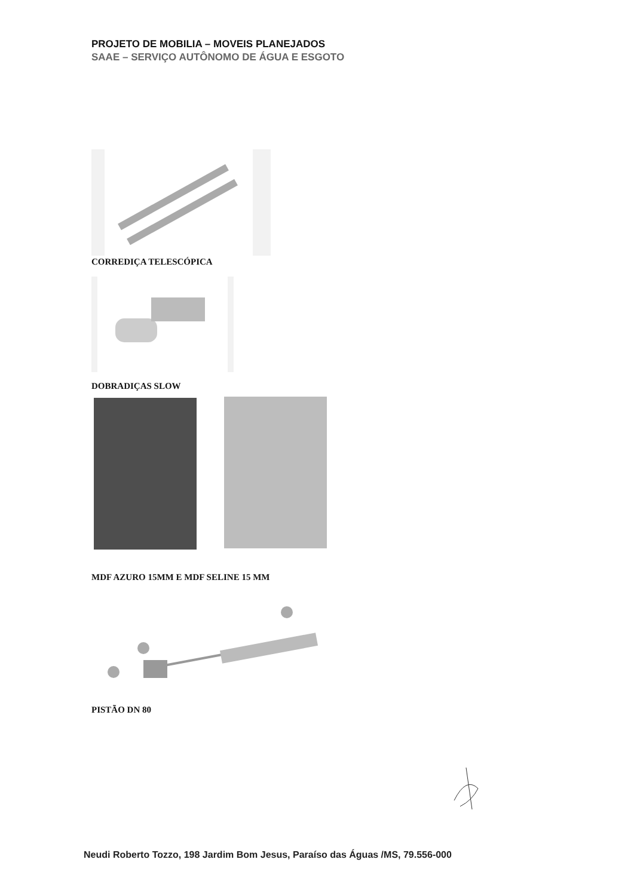PROJETO DE MOBILIA – MOVEIS PLANEJADOS
SAAE – SERVIÇO AUTÔNOMO DE ÁGUA E ESGOTO
CORREDIÇA TELESCÓPICA
DOBRADIÇAS SLOW
MDF AZURO 15MM E MDF SELINE 15 MM
PISTÃO DN 80
Neudi Roberto Tozzo, 198 Jardim Bom Jesus, Paraíso das Águas /MS, 79.556-000